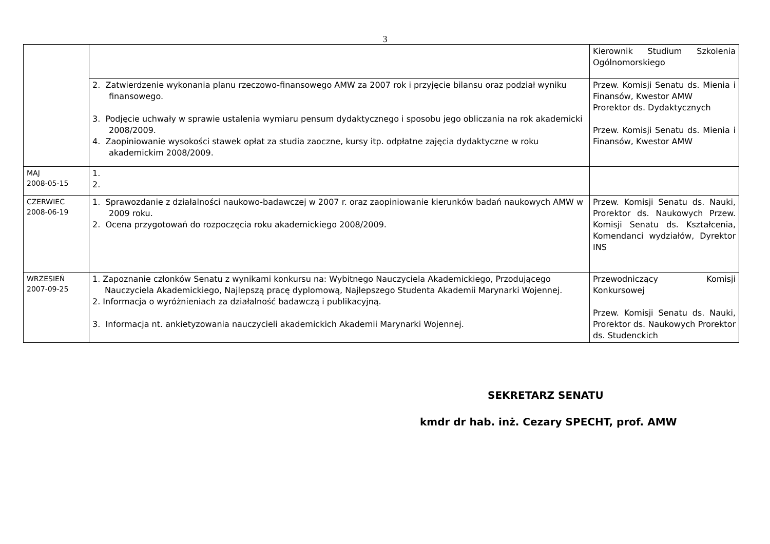3
| | | Kierownik Studium Szkolenia Ogólnomorskiego |
| | 2. Zatwierdzenie wykonania planu rzeczowo-finansowego AMW za 2007 rok i przyjęcie bilansu oraz podział wyniku finansowego. 3. Podjęcie uchwały w sprawie ustalenia wymiaru pensum dydaktycznego i sposobu jego obliczania na rok akademicki 2008/2009. 4. Zaopiniowanie wysokości stawek opłat za studia zaoczne, kursy itp. odpłatne zajęcia dydaktyczne w roku akademickim 2008/2009. | Przew. Komisji Senatu ds. Mienia i Finansów, Kwestor AMW Prorektor ds. Dydaktycznych Przew. Komisji Senatu ds. Mienia i Finansów, Kwestor AMW |
| MAJ 2008-05-15 | 1. 2. | |
| CZERWIEC 2008-06-19 | 1. Sprawozdanie z działalności naukowo-badawczej w 2007 r. oraz zaopiniowanie kierunków badań naukowych AMW w 2009 roku. 2. Ocena przygotowań do rozpoczęcia roku akademickiego 2008/2009. | Przew. Komisji Senatu ds. Nauki, Prorektor ds. Naukowych Przew. Komisji Senatu ds. Kształcenia, Komendanci wydziałów, Dyrektor INS |
| WRZESIEŃ 2007-09-25 | 1. Zapoznanie członków Senatu z wynikami konkursu na: Wybitnego Nauczyciela Akademickiego, Przodującego Nauczyciela Akademickiego, Najlepszą pracę dyplomową, Najlepszego Studenta Akademii Marynarki Wojennej. 2. Informacja o wyróżnieniach za działalność badawczą i publikacyjną. 3. Informacja nt. ankietyzowania nauczycieli akademickich Akademii Marynarki Wojennej. | Przewodniczący Komisji Konkursowej Przew. Komisji Senatu ds. Nauki, Prorektor ds. Naukowych Prorektor ds. Studenckich |
SEKRETARZ SENATU
kmdr dr hab. inż. Cezary SPECHT, prof. AMW